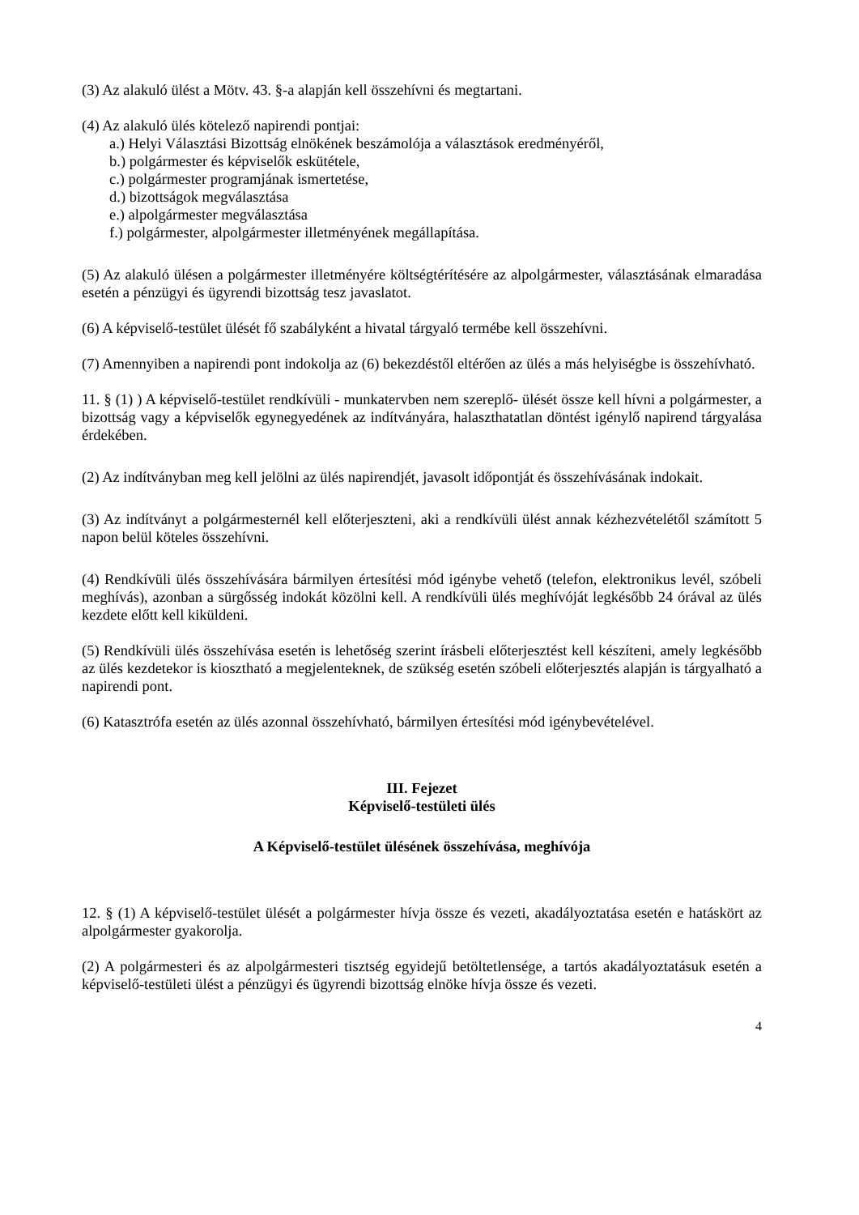(3) Az alakuló ülést a Mötv. 43. §-a alapján kell összehívni és megtartani.
(4) Az alakuló ülés kötelező napirendi pontjai:
a.) Helyi Választási Bizottság elnökének beszámolója a választások eredményéről,
b.) polgármester és képviselők eskütétele,
c.) polgármester programjának ismertetése,
d.) bizottságok megválasztása
e.) alpolgármester megválasztása
f.) polgármester, alpolgármester illetményének megállapítása.
(5) Az alakuló ülésen a polgármester illetményére költségtérítésére az alpolgármester, választásának elmaradása esetén a pénzügyi és ügyrendi bizottság tesz javaslatot.
(6) A képviselő-testület ülését fő szabályként a hivatal tárgyaló termébe kell összehívni.
(7) Amennyiben a napirendi pont indokolja az (6) bekezdéstől eltérően az ülés a más helyiségbe is összehívható.
11. § (1) ) A képviselő-testület rendkívüli - munkatervben nem szereplő- ülését össze kell hívni a polgármester, a bizottság vagy a képviselők egynegyedének az indítványára, halaszthatatlan döntést igénylő napirend tárgyalása érdekében.
(2) Az indítványban meg kell jelölni az ülés napirendjét, javasolt időpontját és összehívásának indokait.
(3) Az indítványt a polgármesternél kell előterjeszteni, aki a rendkívüli ülést annak kézhezvételétől számított 5 napon belül köteles összehívni.
(4) Rendkívüli ülés összehívására bármilyen értesítési mód igénybe vehető (telefon, elektronikus levél, szóbeli meghívás), azonban a sürgősség indokát közölni kell. A rendkívüli ülés meghívóját legkésőbb 24 órával az ülés kezdete előtt kell kiküldeni.
(5) Rendkívüli ülés összehívása esetén is lehetőség szerint írásbeli előterjesztést kell készíteni, amely legkésőbb az ülés kezdetekor is kiosztható a megjelenteknek, de szükség esetén szóbeli előterjesztés alapján is tárgyalható a napirendi pont.
(6) Katasztrófa esetén az ülés azonnal összehívható, bármilyen értesítési mód igénybevételével.
III. Fejezet
Képviselő-testületi ülés
A Képviselő-testület ülésének összehívása, meghívója
12. § (1) A képviselő-testület ülését a polgármester hívja össze és vezeti, akadályoztatása esetén e hatáskört az alpolgármester gyakorolja.
(2) A polgármesteri és az alpolgármesteri tisztség egyidejű betöltetlensége, a tartós akadályoztatásuk esetén a képviselő-testületi ülést a pénzügyi és ügyrendi bizottság elnöke hívja össze és vezeti.
4